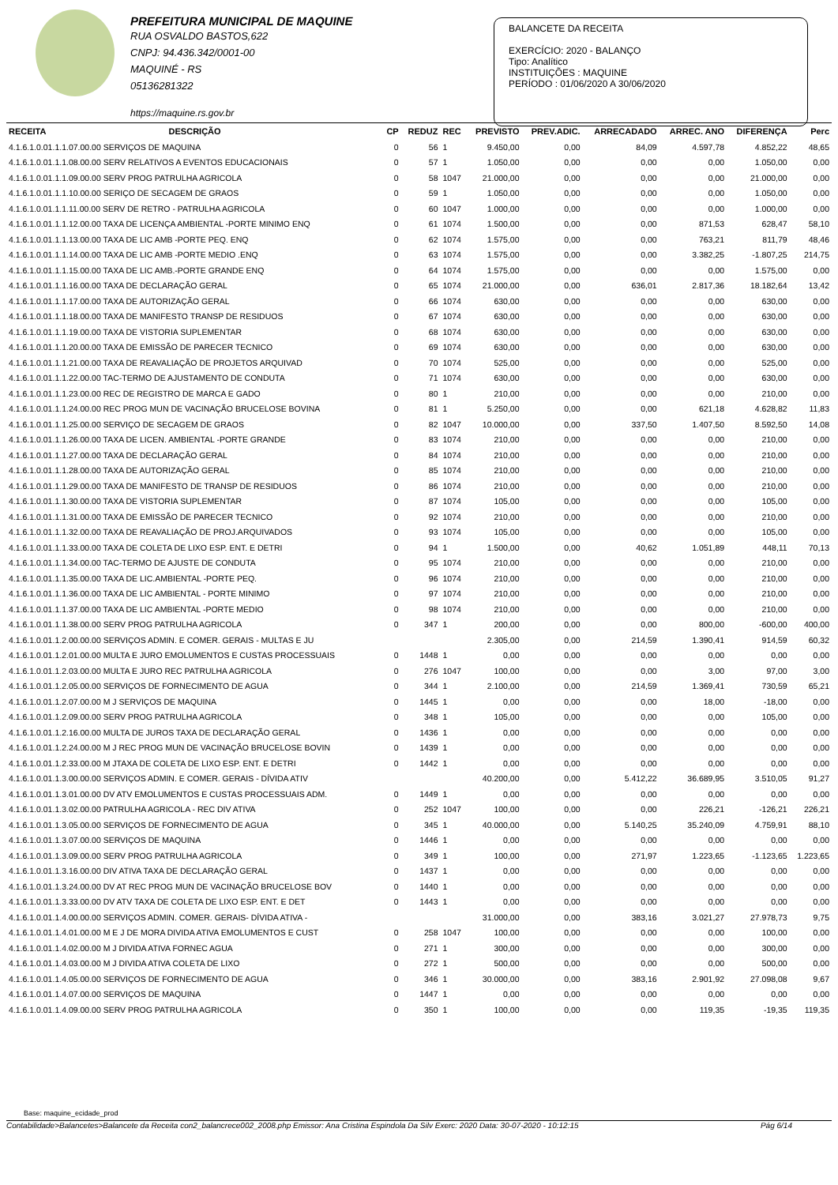PREFEITURA MUNICIPAL DE MAQUINE
RUA OSVALDO BASTOS,622
CNPJ: 94.436.342/0001-00
MAQUINÉ - RS
05136281322
https://maquine.rs.gov.br
BALANCETE DA RECEITA
EXERCÍCIO: 2020 - BALANÇO
Tipo: Analítico
INSTITUIÇÕES : MAQUINE
PERÍODO : 01/06/2020 A 30/06/2020
| RECEITA | DESCRIÇÃO | CP | REDUZ | REC | PREVISTO | PREV.ADIC. | ARRECADADO | ARREC. ANO | DIFERENÇA | Perc |
| --- | --- | --- | --- | --- | --- | --- | --- | --- | --- | --- |
| 4.1.6.1.0.01.1.1.07.00.00 SERVIÇOS DE MAQUINA | | 0 | 56 | 1 | 9.450,00 | 0,00 | 84,09 | 4.597,78 | 4.852,22 | 48,65 |
| 4.1.6.1.0.01.1.1.08.00.00 SERV RELATIVOS A EVENTOS EDUCACIONAIS | | 0 | 57 | 1 | 1.050,00 | 0,00 | 0,00 | 0,00 | 1.050,00 | 0,00 |
| 4.1.6.1.0.01.1.1.09.00.00 SERV PROG PATRULHA AGRICOLA | | 0 | 58 | 1047 | 21.000,00 | 0,00 | 0,00 | 0,00 | 21.000,00 | 0,00 |
| 4.1.6.1.0.01.1.1.10.00.00 SERIÇO DE SECAGEM DE GRAOS | | 0 | 59 | 1 | 1.050,00 | 0,00 | 0,00 | 0,00 | 1.050,00 | 0,00 |
| 4.1.6.1.0.01.1.1.11.00.00 SERV DE RETRO - PATRULHA AGRICOLA | | 0 | 60 | 1047 | 1.000,00 | 0,00 | 0,00 | 0,00 | 1.000,00 | 0,00 |
| 4.1.6.1.0.01.1.1.12.00.00 TAXA DE LICENÇA AMBIENTAL -PORTE MINIMO ENQ | | 0 | 61 | 1074 | 1.500,00 | 0,00 | 0,00 | 871,53 | 628,47 | 58,10 |
| 4.1.6.1.0.01.1.1.13.00.00 TAXA DE LIC AMB -PORTE PEQ. ENQ | | 0 | 62 | 1074 | 1.575,00 | 0,00 | 0,00 | 763,21 | 811,79 | 48,46 |
| 4.1.6.1.0.01.1.1.14.00.00 TAXA DE LIC AMB -PORTE MEDIO .ENQ | | 0 | 63 | 1074 | 1.575,00 | 0,00 | 0,00 | 3.382,25 | -1.807,25 | 214,75 |
| 4.1.6.1.0.01.1.1.15.00.00 TAXA DE LIC AMB.-PORTE GRANDE ENQ | | 0 | 64 | 1074 | 1.575,00 | 0,00 | 0,00 | 0,00 | 1.575,00 | 0,00 |
| 4.1.6.1.0.01.1.1.16.00.00 TAXA DE DECLARAÇÃO GERAL | | 0 | 65 | 1074 | 21.000,00 | 0,00 | 636,01 | 2.817,36 | 18.182,64 | 13,42 |
| 4.1.6.1.0.01.1.1.17.00.00 TAXA DE AUTORIZAÇÃO GERAL | | 0 | 66 | 1074 | 630,00 | 0,00 | 0,00 | 0,00 | 630,00 | 0,00 |
| 4.1.6.1.0.01.1.1.18.00.00 TAXA DE MANIFESTO TRANSP DE RESIDUOS | | 0 | 67 | 1074 | 630,00 | 0,00 | 0,00 | 0,00 | 630,00 | 0,00 |
| 4.1.6.1.0.01.1.1.19.00.00 TAXA DE VISTORIA SUPLEMENTAR | | 0 | 68 | 1074 | 630,00 | 0,00 | 0,00 | 0,00 | 630,00 | 0,00 |
| 4.1.6.1.0.01.1.1.20.00.00 TAXA DE EMISSÃO DE PARECER TECNICO | | 0 | 69 | 1074 | 630,00 | 0,00 | 0,00 | 0,00 | 630,00 | 0,00 |
| 4.1.6.1.0.01.1.1.21.00.00 TAXA DE REAVALIAÇÃO DE PROJETOS ARQUIVAD | | 0 | 70 | 1074 | 525,00 | 0,00 | 0,00 | 0,00 | 525,00 | 0,00 |
| 4.1.6.1.0.01.1.1.22.00.00 TAC-TERMO DE AJUSTAMENTO DE CONDUTA | | 0 | 71 | 1074 | 630,00 | 0,00 | 0,00 | 0,00 | 630,00 | 0,00 |
| 4.1.6.1.0.01.1.1.23.00.00 REC DE REGISTRO DE MARCA E GADO | | 0 | 80 | 1 | 210,00 | 0,00 | 0,00 | 0,00 | 210,00 | 0,00 |
| 4.1.6.1.0.01.1.1.24.00.00 REC PROG MUN DE VACINAÇÃO BRUCELOSE BOVINA | | 0 | 81 | 1 | 5.250,00 | 0,00 | 0,00 | 621,18 | 4.628,82 | 11,83 |
| 4.1.6.1.0.01.1.1.25.00.00 SERVIÇO DE SECAGEM DE GRAOS | | 0 | 82 | 1047 | 10.000,00 | 0,00 | 337,50 | 1.407,50 | 8.592,50 | 14,08 |
| 4.1.6.1.0.01.1.1.26.00.00 TAXA DE LICEN. AMBIENTAL -PORTE GRANDE | | 0 | 83 | 1074 | 210,00 | 0,00 | 0,00 | 0,00 | 210,00 | 0,00 |
| 4.1.6.1.0.01.1.1.27.00.00 TAXA DE DECLARAÇÃO GERAL | | 0 | 84 | 1074 | 210,00 | 0,00 | 0,00 | 0,00 | 210,00 | 0,00 |
| 4.1.6.1.0.01.1.1.28.00.00 TAXA DE AUTORIZAÇÃO GERAL | | 0 | 85 | 1074 | 210,00 | 0,00 | 0,00 | 0,00 | 210,00 | 0,00 |
| 4.1.6.1.0.01.1.1.29.00.00 TAXA DE MANIFESTO DE TRANSP DE RESIDUOS | | 0 | 86 | 1074 | 210,00 | 0,00 | 0,00 | 0,00 | 210,00 | 0,00 |
| 4.1.6.1.0.01.1.1.30.00.00 TAXA DE VISTORIA SUPLEMENTAR | | 0 | 87 | 1074 | 105,00 | 0,00 | 0,00 | 0,00 | 105,00 | 0,00 |
| 4.1.6.1.0.01.1.1.31.00.00 TAXA DE EMISSÃO DE PARECER TECNICO | | 0 | 92 | 1074 | 210,00 | 0,00 | 0,00 | 0,00 | 210,00 | 0,00 |
| 4.1.6.1.0.01.1.1.32.00.00 TAXA DE REAVALIAÇÃO DE PROJ.ARQUIVADOS | | 0 | 93 | 1074 | 105,00 | 0,00 | 0,00 | 0,00 | 105,00 | 0,00 |
| 4.1.6.1.0.01.1.1.33.00.00 TAXA DE COLETA DE LIXO ESP. ENT. E DETRI | | 0 | 94 | 1 | 1.500,00 | 0,00 | 40,62 | 1.051,89 | 448,11 | 70,13 |
| 4.1.6.1.0.01.1.1.34.00.00 TAC-TERMO DE AJUSTE DE CONDUTA | | 0 | 95 | 1074 | 210,00 | 0,00 | 0,00 | 0,00 | 210,00 | 0,00 |
| 4.1.6.1.0.01.1.1.35.00.00 TAXA DE LIC.AMBIENTAL -PORTE PEQ. | | 0 | 96 | 1074 | 210,00 | 0,00 | 0,00 | 0,00 | 210,00 | 0,00 |
| 4.1.6.1.0.01.1.1.36.00.00 TAXA DE LIC AMBIENTAL - PORTE MINIMO | | 0 | 97 | 1074 | 210,00 | 0,00 | 0,00 | 0,00 | 210,00 | 0,00 |
| 4.1.6.1.0.01.1.1.37.00.00 TAXA DE LIC AMBIENTAL -PORTE MEDIO | | 0 | 98 | 1074 | 210,00 | 0,00 | 0,00 | 0,00 | 210,00 | 0,00 |
| 4.1.6.1.0.01.1.1.38.00.00 SERV PROG PATRULHA AGRICOLA | | 0 | 347 | 1 | 200,00 | 0,00 | 0,00 | 800,00 | -600,00 | 400,00 |
| 4.1.6.1.0.01.1.2.00.00.00 SERVIÇOS ADMIN. E COMER. GERAIS - MULTAS E JU | | | | | 2.305,00 | 0,00 | 214,59 | 1.390,41 | 914,59 | 60,32 |
| 4.1.6.1.0.01.1.2.01.00.00 MULTA E JURO EMOLUMENTOS E CUSTAS PROCESSUAIS | | 0 | 1448 | 1 | 0,00 | 0,00 | 0,00 | 0,00 | 0,00 | 0,00 |
| 4.1.6.1.0.01.1.2.03.00.00 MULTA E JURO REC PATRULHA AGRICOLA | | 0 | 276 | 1047 | 100,00 | 0,00 | 0,00 | 3,00 | 97,00 | 3,00 |
| 4.1.6.1.0.01.1.2.05.00.00 SERVIÇOS DE FORNECIMENTO DE AGUA | | 0 | 344 | 1 | 2.100,00 | 0,00 | 214,59 | 1.369,41 | 730,59 | 65,21 |
| 4.1.6.1.0.01.1.2.07.00.00 M J SERVIÇOS DE MAQUINA | | 0 | 1445 | 1 | 0,00 | 0,00 | 0,00 | 18,00 | -18,00 | 0,00 |
| 4.1.6.1.0.01.1.2.09.00.00 SERV PROG PATRULHA AGRICOLA | | 0 | 348 | 1 | 105,00 | 0,00 | 0,00 | 0,00 | 105,00 | 0,00 |
| 4.1.6.1.0.01.1.2.16.00.00 MULTA DE JUROS TAXA DE DECLARAÇÃO GERAL | | 0 | 1436 | 1 | 0,00 | 0,00 | 0,00 | 0,00 | 0,00 | 0,00 |
| 4.1.6.1.0.01.1.2.24.00.00 M J REC PROG MUN DE VACINAÇÃO BRUCELOSE BOVIN | | 0 | 1439 | 1 | 0,00 | 0,00 | 0,00 | 0,00 | 0,00 | 0,00 |
| 4.1.6.1.0.01.1.2.33.00.00 M JTAXA DE COLETA DE LIXO ESP. ENT. E DETRI | | 0 | 1442 | 1 | 0,00 | 0,00 | 0,00 | 0,00 | 0,00 | 0,00 |
| 4.1.6.1.0.01.1.3.00.00.00 SERVIÇOS ADMIN. E COMER. GERAIS - DÍVIDA ATIV | | | | | 40.200,00 | 0,00 | 5.412,22 | 36.689,95 | 3.510,05 | 91,27 |
| 4.1.6.1.0.01.1.3.01.00.00 DV ATV EMOLUMENTOS E CUSTAS PROCESSUAIS ADM. | | 0 | 1449 | 1 | 0,00 | 0,00 | 0,00 | 0,00 | 0,00 | 0,00 |
| 4.1.6.1.0.01.1.3.02.00.00 PATRULHA AGRICOLA - REC DIV ATIVA | | 0 | 252 | 1047 | 100,00 | 0,00 | 0,00 | 226,21 | -126,21 | 226,21 |
| 4.1.6.1.0.01.1.3.05.00.00 SERVIÇOS DE FORNECIMENTO DE AGUA | | 0 | 345 | 1 | 40.000,00 | 0,00 | 5.140,25 | 35.240,09 | 4.759,91 | 88,10 |
| 4.1.6.1.0.01.1.3.07.00.00 SERVIÇOS DE MAQUINA | | 0 | 1446 | 1 | 0,00 | 0,00 | 0,00 | 0,00 | 0,00 | 0,00 |
| 4.1.6.1.0.01.1.3.09.00.00 SERV PROG PATRULHA AGRICOLA | | 0 | 349 | 1 | 100,00 | 0,00 | 271,97 | 1.223,65 | -1.123,65 | 1.223,65 |
| 4.1.6.1.0.01.1.3.16.00.00 DIV ATIVA TAXA DE DECLARAÇÃO GERAL | | 0 | 1437 | 1 | 0,00 | 0,00 | 0,00 | 0,00 | 0,00 | 0,00 |
| 4.1.6.1.0.01.1.3.24.00.00 DV AT REC PROG MUN DE VACINAÇÃO BRUCELOSE BOV | | 0 | 1440 | 1 | 0,00 | 0,00 | 0,00 | 0,00 | 0,00 | 0,00 |
| 4.1.6.1.0.01.1.3.33.00.00 DV ATV TAXA DE COLETA DE LIXO ESP. ENT. E DET | | 0 | 1443 | 1 | 0,00 | 0,00 | 0,00 | 0,00 | 0,00 | 0,00 |
| 4.1.6.1.0.01.1.4.00.00.00 SERVIÇOS ADMIN. COMER. GERAIS- DÍVIDA ATIVA - | | | | | 31.000,00 | 0,00 | 383,16 | 3.021,27 | 27.978,73 | 9,75 |
| 4.1.6.1.0.01.1.4.01.00.00 M E J DE MORA DIVIDA ATIVA EMOLUMENTOS E CUST | | 0 | 258 | 1047 | 100,00 | 0,00 | 0,00 | 0,00 | 100,00 | 0,00 |
| 4.1.6.1.0.01.1.4.02.00.00 M J DIVIDA ATIVA FORNEC AGUA | | 0 | 271 | 1 | 300,00 | 0,00 | 0,00 | 0,00 | 300,00 | 0,00 |
| 4.1.6.1.0.01.1.4.03.00.00 M J DIVIDA ATIVA COLETA DE LIXO | | 0 | 272 | 1 | 500,00 | 0,00 | 0,00 | 0,00 | 500,00 | 0,00 |
| 4.1.6.1.0.01.1.4.05.00.00 SERVIÇOS DE FORNECIMENTO DE AGUA | | 0 | 346 | 1 | 30.000,00 | 0,00 | 383,16 | 2.901,92 | 27.098,08 | 9,67 |
| 4.1.6.1.0.01.1.4.07.00.00 SERVIÇOS DE MAQUINA | | 0 | 1447 | 1 | 0,00 | 0,00 | 0,00 | 0,00 | 0,00 | 0,00 |
| 4.1.6.1.0.01.1.4.09.00.00 SERV PROG PATRULHA AGRICOLA | | 0 | 350 | 1 | 100,00 | 0,00 | 0,00 | 119,35 | -19,35 | 119,35 |
Base: maquine_ecidade_prod
Contabilidade>Balancetes>Balancete da Receita con2_balancrece002_2008.php Emissor: Ana Cristina Espindola Da Silv Exerc: 2020 Data: 30-07-2020 - 10:12:15 Pág 6/14